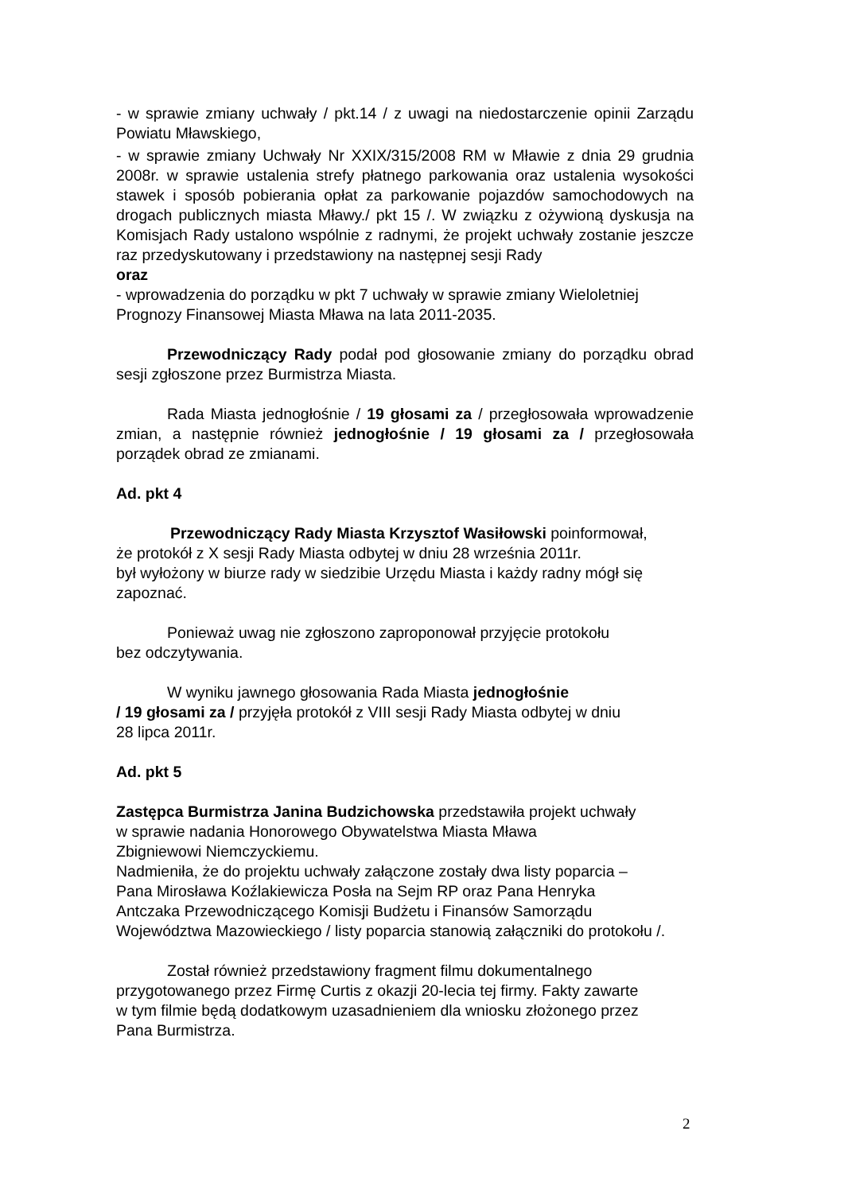- w sprawie zmiany uchwały / pkt.14 / z uwagi na niedostarczenie opinii Zarządu Powiatu Mławskiego,
- w sprawie zmiany Uchwały Nr XXIX/315/2008 RM w Mławie z dnia 29 grudnia 2008r. w sprawie ustalenia strefy płatnego parkowania oraz ustalenia wysokości stawek i sposób pobierania opłat za parkowanie pojazdów samochodowych na drogach publicznych miasta Mławy./ pkt 15 /. W związku z ożywioną dyskusja na Komisjach Rady ustalono wspólnie z radnymi, że projekt uchwały zostanie jeszcze raz przedyskutowany i przedstawiony na następnej sesji Rady
oraz
- wprowadzenia do porządku w pkt 7 uchwały w sprawie zmiany Wieloletniej Prognozy Finansowej Miasta Mława na lata 2011-2035.
Przewodniczący Rady podał pod głosowanie zmiany do porządku obrad sesji zgłoszone przez Burmistrza Miasta.
Rada Miasta jednogłośnie / 19 głosami za / przegłosowała wprowadzenie zmian, a następnie również jednogłośnie / 19 głosami za / przegłosowała porządek obrad ze zmianami.
Ad. pkt 4
Przewodniczący Rady Miasta Krzysztof Wasiłowski poinformował,
że protokół z X sesji Rady Miasta odbytej w dniu 28 września 2011r.
był wyłożony w biurze rady w siedzibie Urzędu Miasta i każdy radny mógł się zapoznać.
Ponieważ uwag nie zgłoszono zaproponował przyjęcie protokołu
bez odczytywania.
W wyniku jawnego głosowania Rada Miasta jednogłośnie
/ 19 głosami za / przyjęła protokół z VIII sesji Rady Miasta odbytej w dniu
28 lipca 2011r.
Ad. pkt 5
Zastępca Burmistrza Janina Budzichowska przedstawiła projekt uchwały
w sprawie nadania Honorowego Obywatelstwa Miasta Mława
Zbigniewowi Niemczyckiemu.
Nadmieniła, że do projektu uchwały załączone zostały dwa listy poparcia –
Pana Mirosława Koźlakiewicza Posła na Sejm RP oraz Pana Henryka
Antczaka Przewodniczącego Komisji Budżetu i Finansów Samorządu
Województwa Mazowieckiego / listy poparcia stanowią załączniki do protokołu /.
Został również przedstawiony fragment filmu dokumentalnego
przygotowanego przez Firmę Curtis z okazji 20-lecia tej firmy. Fakty zawarte
w tym filmie będą dodatkowym uzasadnieniem dla wniosku złożonego przez
Pana Burmistrza.
2